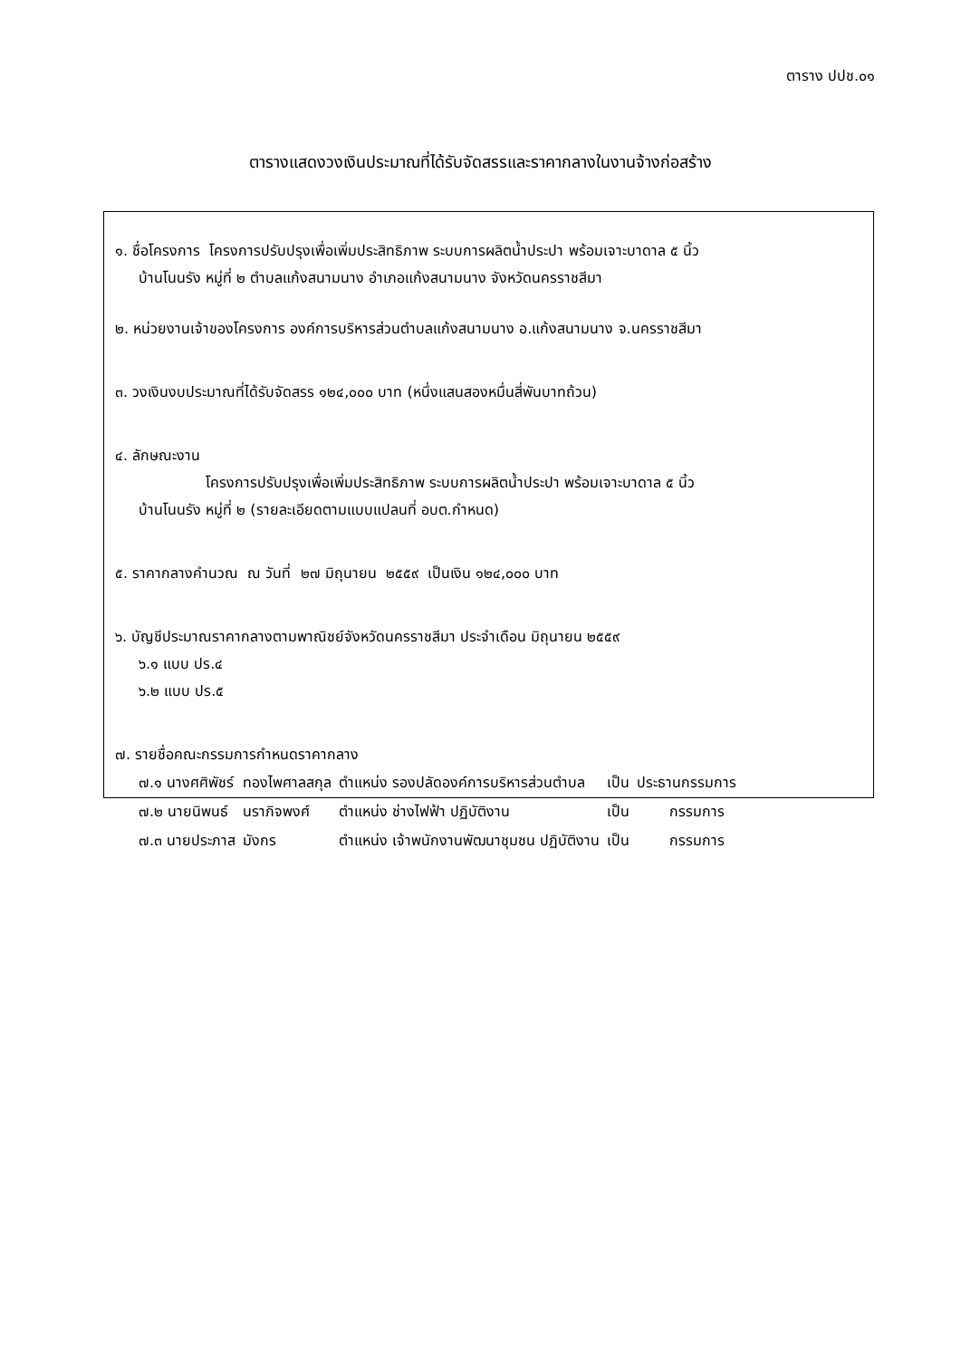ตาราง ปปช.๐๑
ตารางแสดงวงเงินประมาณที่ได้รับจัดสรรและราคากลางในงานจ้างก่อสร้าง
๑. ชื่อโครงการ โครงการปรับปรุงเพื่อเพิ่มประสิทธิภาพ ระบบการผลิตน้ำประปา พร้อมเจาะบาดาล ๕ นิ้ว
บ้านโนนรัง หมู่ที่ ๒ ตำบลแก้งสนามนาง อำเภอแก้งสนามนาง จังหวัดนครราชสีมา
๒. หน่วยงานเจ้าของโครงการ องค์การบริหารส่วนตำบลแก้งสนามนาง อ.แก้งสนามนาง จ.นครราชสีมา
๓. วงเงินงบประมาณที่ได้รับจัดสรร ๑๒๔,๐๐๐ บาท (หนึ่งแสนสองหมื่นสี่พันบาทถ้วน)
๔. ลักษณะงาน
โครงการปรับปรุงเพื่อเพิ่มประสิทธิภาพ ระบบการผลิตน้ำประปา พร้อมเจาะบาดาล ๕ นิ้ว
บ้านโนนรัง หมู่ที่ ๒ (รายละเอียดตามแบบแปลนที่ อบต.กำหนด)
๕. ราคากลางคำนวณ ณ วันที่ ๒๗ มิถุนายน ๒๕๕๙ เป็นเงิน ๑๒๔,๐๐๐ บาท
๖. บัญชีประมาณราคากลางตามพาณิชย์จังหวัดนครราชสีมา ประจำเดือน มิถุนายน ๒๕๕๙
๖.๑ แบบ ปร.๔
๖.๒ แบบ ปร.๕
๗. รายชื่อคณะกรรมการกำหนดราคากลาง
| ๗.๑ นางศศิพัชร์ | ทองไพศาลสกุล | ตำแหน่ง รองปลัดองค์การบริหารส่วนตำบล | เป็น | ประธานกรรมการ |
| ๗.๒ นายนิพนธ์ | นราภิจพงศ์ | ตำแหน่ง ช่างไฟฟ้า ปฏิบัติงาน | เป็น | กรรมการ |
| ๗.๓ นายประภาส | มังกร | ตำแหน่ง เจ้าพนักงานพัฒนาชุมชน ปฏิบัติงาน | เป็น | กรรมการ |